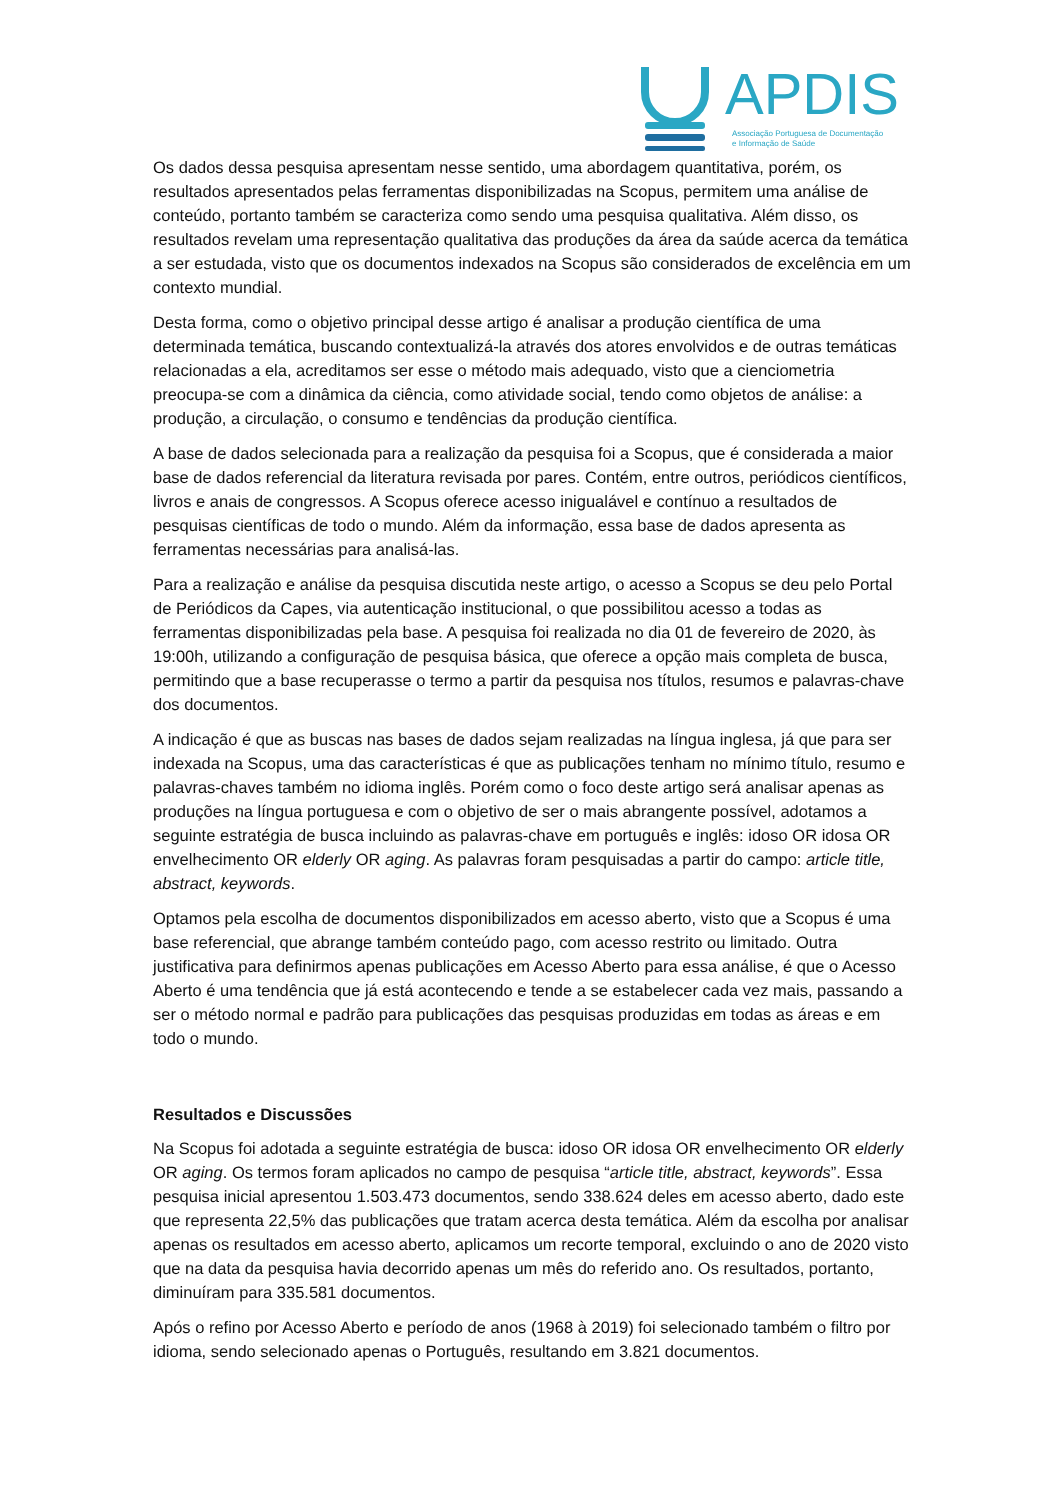APDIS
Associação Portuguesa de Documentação
e Informação de Saúde
Os dados dessa pesquisa apresentam nesse sentido, uma abordagem quantitativa, porém, os resultados apresentados pelas ferramentas disponibilizadas na Scopus, permitem uma análise de conteúdo, portanto também se caracteriza como sendo uma pesquisa qualitativa. Além disso, os resultados revelam uma representação qualitativa das produções da área da saúde acerca da temática a ser estudada, visto que os documentos indexados na Scopus são considerados de excelência em um contexto mundial.
Desta forma, como o objetivo principal desse artigo é analisar a produção científica de uma determinada temática, buscando contextualizá-la através dos atores envolvidos e de outras temáticas relacionadas a ela, acreditamos ser esse o método mais adequado, visto que a cienciometria preocupa-se com a dinâmica da ciência, como atividade social, tendo como objetos de análise: a produção, a circulação, o consumo e tendências da produção científica.
A base de dados selecionada para a realização da pesquisa foi a Scopus, que é considerada a maior base de dados referencial da literatura revisada por pares. Contém, entre outros, periódicos científicos, livros e anais de congressos. A Scopus oferece acesso inigualável e contínuo a resultados de pesquisas científicas de todo o mundo. Além da informação, essa base de dados apresenta as ferramentas necessárias para analisá-las.
Para a realização e análise da pesquisa discutida neste artigo, o acesso a Scopus se deu pelo Portal de Periódicos da Capes, via autenticação institucional, o que possibilitou acesso a todas as ferramentas disponibilizadas pela base. A pesquisa foi realizada no dia 01 de fevereiro de 2020, às 19:00h, utilizando a configuração de pesquisa básica, que oferece a opção mais completa de busca, permitindo que a base recuperasse o termo a partir da pesquisa nos títulos, resumos e palavras-chave dos documentos.
A indicação é que as buscas nas bases de dados sejam realizadas na língua inglesa, já que para ser indexada na Scopus, uma das características é que as publicações tenham no mínimo título, resumo e palavras-chaves também no idioma inglês. Porém como o foco deste artigo será analisar apenas as produções na língua portuguesa e com o objetivo de ser o mais abrangente possível, adotamos a seguinte estratégia de busca incluindo as palavras-chave em português e inglês: idoso OR idosa OR envelhecimento OR elderly OR aging. As palavras foram pesquisadas a partir do campo: article title, abstract, keywords.
Optamos pela escolha de documentos disponibilizados em acesso aberto, visto que a Scopus é uma base referencial, que abrange também conteúdo pago, com acesso restrito ou limitado. Outra justificativa para definirmos apenas publicações em Acesso Aberto para essa análise, é que o Acesso Aberto é uma tendência que já está acontecendo e tende a se estabelecer cada vez mais, passando a ser o método normal e padrão para publicações das pesquisas produzidas em todas as áreas e em todo o mundo.
Resultados e Discussões
Na Scopus foi adotada a seguinte estratégia de busca: idoso OR idosa OR envelhecimento OR elderly OR aging. Os termos foram aplicados no campo de pesquisa “article title, abstract, keywords”. Essa pesquisa inicial apresentou 1.503.473 documentos, sendo 338.624 deles em acesso aberto, dado este que representa 22,5% das publicações que tratam acerca desta temática. Além da escolha por analisar apenas os resultados em acesso aberto, aplicamos um recorte temporal, excluindo o ano de 2020 visto que na data da pesquisa havia decorrido apenas um mês do referido ano. Os resultados, portanto, diminuíram para 335.581 documentos.
Após o refino por Acesso Aberto e período de anos (1968 à 2019) foi selecionado também o filtro por idioma, sendo selecionado apenas o Português, resultando em 3.821 documentos.